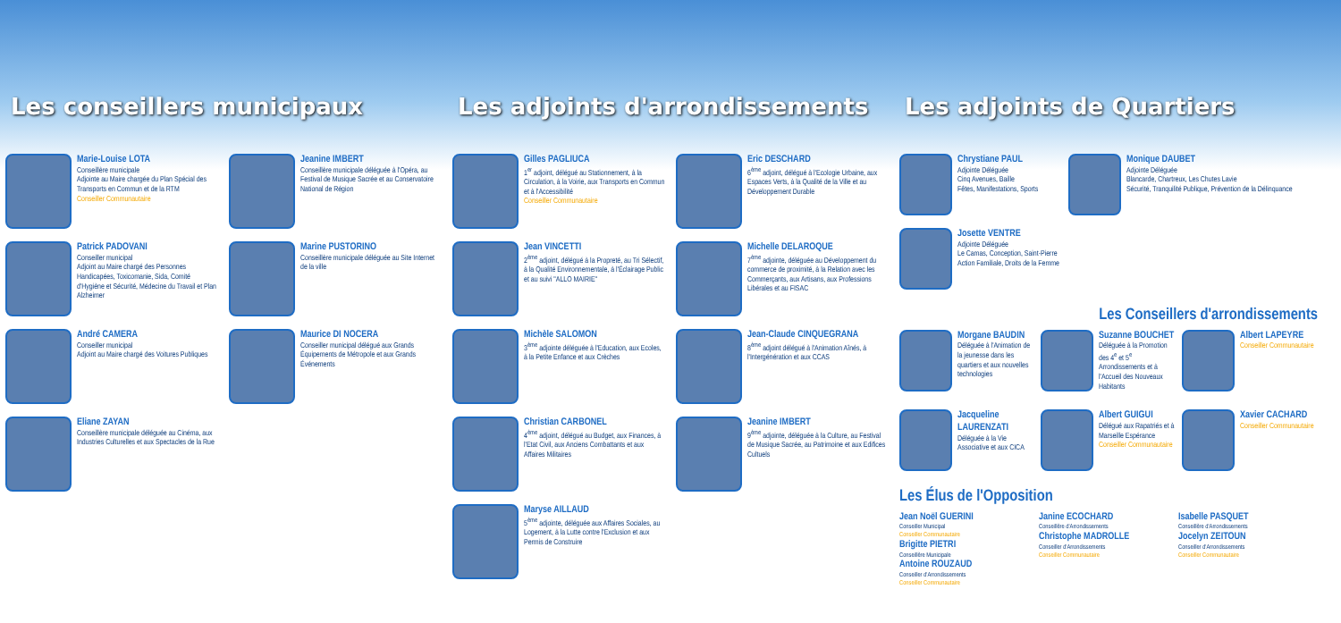Les conseillers municipaux
Les adjoints d'arrondissements
Les adjoints de Quartiers
Marie-Louise LOTA
Conseillère municipale
Adjointe au Maire chargée du Plan Spécial des Transports en Commun et de la RTM
Conseiller Communautaire
Patrick PADOVANI
Conseiller municipal
Adjoint au Maire chargé des Personnes Handicapées, Toxicomanie, Sida, Comité d'Hygiène et Sécurité, Médecine du Travail et Plan Alzheimer
André CAMERA
Conseiller municipal
Adjoint au Maire chargé des Voitures Publiques
Eliane ZAYAN
Conseillère municipale déléguée au Cinéma, aux Industries Culturelles et aux Spectacles de la Rue
Jeanine IMBERT
Conseillère municipale déléguée à l'Opéra, au Festival de Musique Sacrée et au Conservatoire National de Région
Marine PUSTORINO
Conseillère municipale déléguée au Site Internet de la ville
Maurice DI NOCERA
Conseiller municipal délégué aux Grands Équipements de Métropole et aux Grands Événements
Gilles PAGLIUCA
1<sup>er</sup> adjoint, délégué au Stationnement, à la Circulation, à la Voirie, aux Transports en Commun et à l'Accessibilité
Conseiller Communautaire
Jean VINCETTI
2<sup>ème</sup> adjoint, délégué à la Propreté, au Tri Sélectif, à la Qualité Environnementale, à l'Éclairage Public et au suivi "ALLO MAIRIE"
Michèle SALOMON
3<sup>ème</sup> adjointe déléguée à l'Education, aux Ecoles, à la Petite Enfance et aux Crèches
Christian CARBONEL
4<sup>ème</sup> adjoint, délégué au Budget, aux Finances, à l'Etat Civil, aux Anciens Combattants et aux Affaires Militaires
Maryse AILLAUD
5<sup>ème</sup> adjointe, déléguée aux Affaires Sociales, au Logement, à la Lutte contre l'Exclusion et aux Permis de Construire
Eric DESCHARD
6<sup>ème</sup> adjoint, délégué à l'Ecologie Urbaine, aux Espaces Verts, à la Qualité de la Ville et au Développement Durable
Michelle DELAROQUE
7<sup>ème</sup> adjointe, déléguée au Développement du commerce de proximité, à la Relation avec les Commerçants, aux Artisans, aux Professions Libérales et au FISAC
Jean-Claude CINQUEGRANA
8<sup>ème</sup> adjoint délégué à l'Animation Aînés, à l'Intergénération et aux CCAS
Jeanine IMBERT
9<sup>ème</sup> adjointe, déléguée à la Culture, au Festival de Musique Sacrée, au Patrimoine et aux Edifices Cultuels
Chrystiane PAUL
Adjointe Déléguée
Cinq Avenues, Baille
Fêtes, Manifestations, Sports
Josette VENTRE
Adjointe Déléguée
Le Camas, Conception, Saint-Pierre
Action Familiale, Droits de la Femme
Monique DAUBET
Adjointe Déléguée
Blancarde, Chartreux, Les Chutes Lavie
Sécurité, Tranquilité Publique, Prévention de la Délinquance
Les Conseillers d'arrondissements
Morgane BAUDIN
Déléguée à l'Animation de la jeunesse dans les quartiers et aux nouvelles technologies
Suzanne BOUCHET
Déléguée à la Promotion des 4<sup>e</sup> et 5<sup>e</sup> Arrondissements et à l'Accueil des Nouveaux Habitants
Albert LAPEYRE
Conseiller Communautaire
Jacqueline LAURENZATI
Déléguée à la Vie Associative et aux CICA
Albert GUIGUI
Délégué aux Rapatriés et à Marseille Espérance
Conseiller Communautaire
Xavier CACHARD
Conseiller Communautaire
Les Élus de l'Opposition
Jean Noël GUERINI
Conseiller Municipal
Conseiller Communautaire
Brigitte PIETRI
Conseillère Municipale
Antoine ROUZAUD
Conseiller d'Arrondissements
Conseiller Communautaire
Janine ECOCHARD
Conseillère d'Arrondissements
Christophe MADROLLE
Conseiller d'Arrondissements
Conseiller Communautaire
Isabelle PASQUET
Conseillère d'Arrondissements
Jocelyn ZEITOUN
Conseiller d'Arrondissements
Conseiller Communautaire